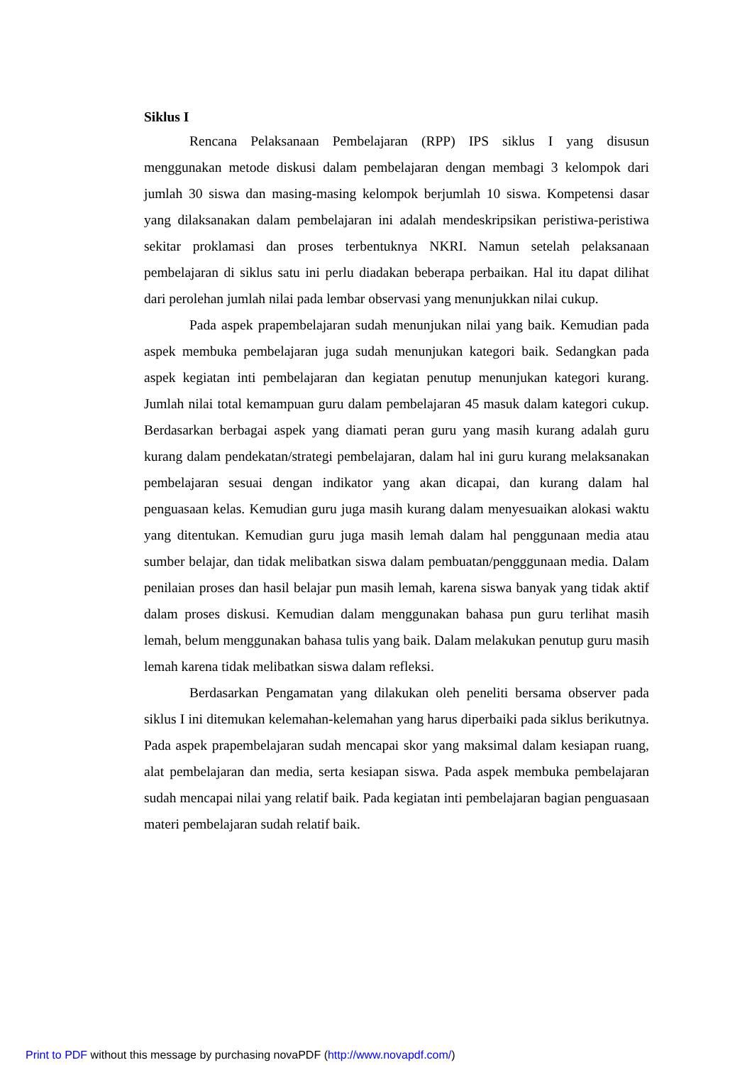Siklus I
Rencana Pelaksanaan Pembelajaran (RPP) IPS siklus I yang disusun menggunakan metode diskusi dalam pembelajaran dengan membagi 3 kelompok dari jumlah 30 siswa dan masing-masing kelompok berjumlah 10 siswa. Kompetensi dasar yang dilaksanakan dalam pembelajaran ini adalah mendeskripsikan peristiwa-peristiwa sekitar proklamasi dan proses terbentuknya NKRI. Namun setelah pelaksanaan pembelajaran di siklus satu ini perlu diadakan beberapa perbaikan. Hal itu dapat dilihat dari perolehan jumlah nilai pada lembar observasi yang menunjukkan nilai cukup.
Pada aspek prapembelajaran sudah menunjukan nilai yang baik. Kemudian pada aspek membuka pembelajaran juga sudah menunjukan kategori baik. Sedangkan pada aspek kegiatan inti pembelajaran dan kegiatan penutup menunjukan kategori kurang. Jumlah nilai total kemampuan guru dalam pembelajaran 45 masuk dalam kategori cukup. Berdasarkan berbagai aspek yang diamati peran guru yang masih kurang adalah guru kurang dalam pendekatan/strategi pembelajaran, dalam hal ini guru kurang melaksanakan pembelajaran sesuai dengan indikator yang akan dicapai, dan kurang dalam hal penguasaan kelas. Kemudian guru juga masih kurang dalam menyesuaikan alokasi waktu yang ditentukan. Kemudian guru juga masih lemah dalam hal penggunaan media atau sumber belajar, dan tidak melibatkan siswa dalam pembuatan/pengggunaan media. Dalam penilaian proses dan hasil belajar pun masih lemah, karena siswa banyak yang tidak aktif dalam proses diskusi. Kemudian dalam menggunakan bahasa pun guru terlihat masih lemah, belum menggunakan bahasa tulis yang baik. Dalam melakukan penutup guru masih lemah karena tidak melibatkan siswa dalam refleksi.
Berdasarkan Pengamatan yang dilakukan oleh peneliti bersama observer pada siklus I ini ditemukan kelemahan-kelemahan yang harus diperbaiki pada siklus berikutnya. Pada aspek prapembelajaran sudah mencapai skor yang maksimal dalam kesiapan ruang, alat pembelajaran dan media, serta kesiapan siswa. Pada aspek membuka pembelajaran sudah mencapai nilai yang relatif baik. Pada kegiatan inti pembelajaran bagian penguasaan materi pembelajaran sudah relatif baik.
Print to PDF without this message by purchasing novaPDF (http://www.novapdf.com/)